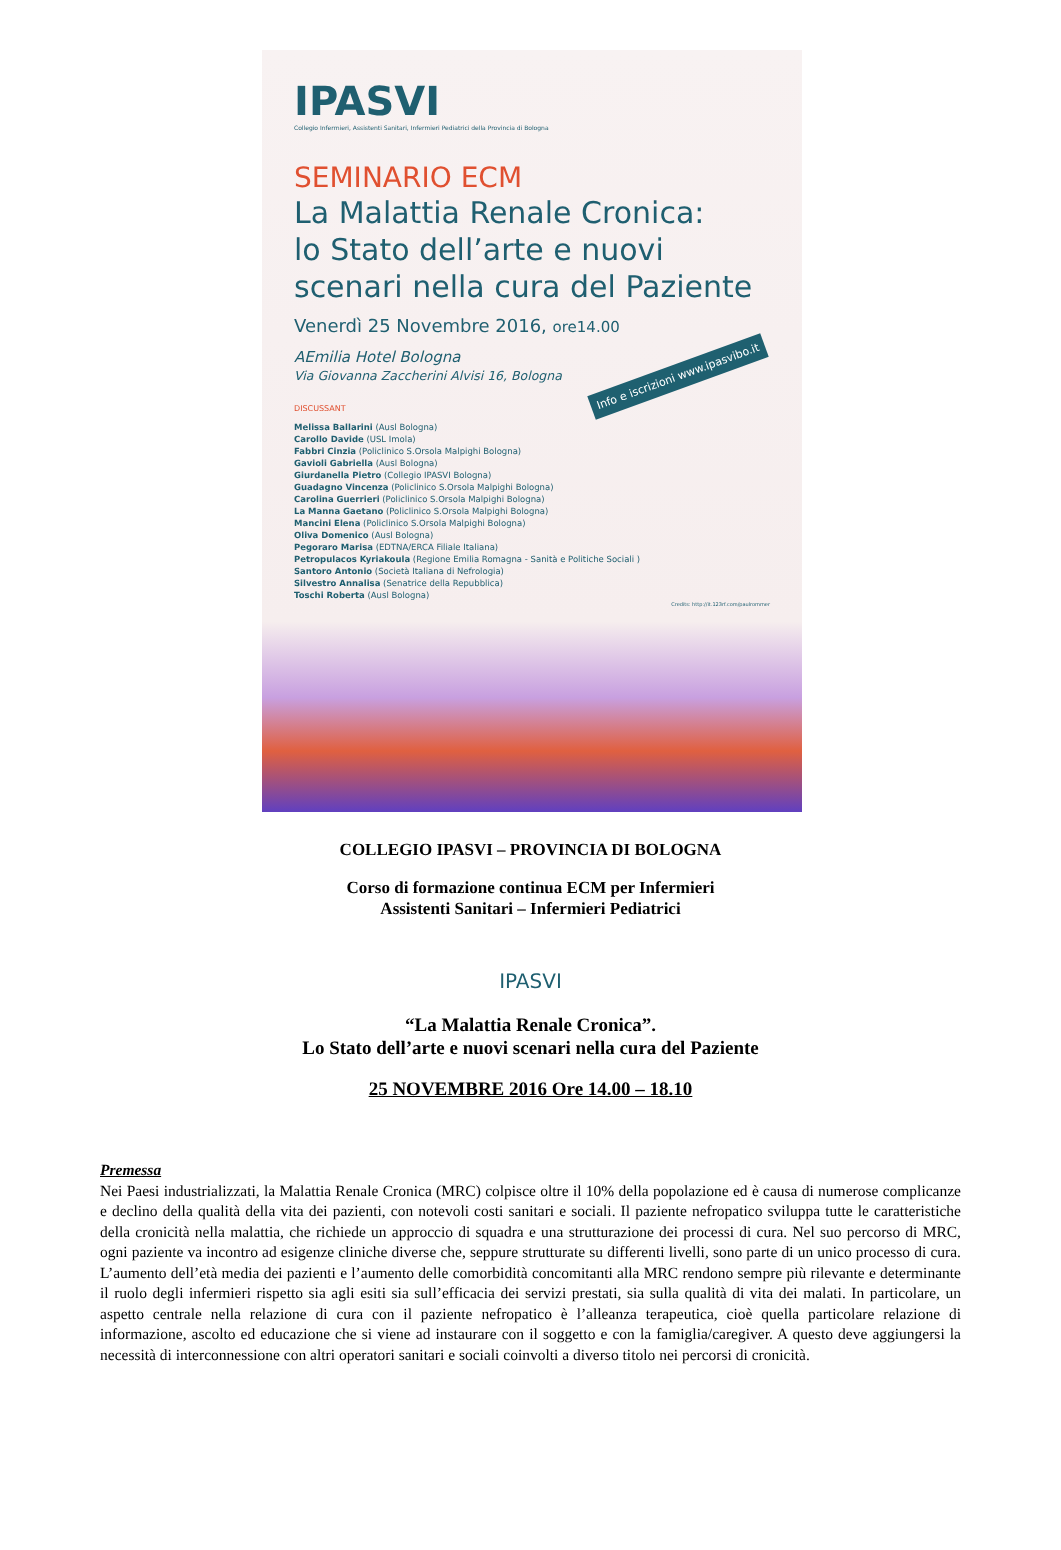IPASVI
Collegio Infermieri, Assistenti Sanitari, Infermieri Pediatrici della Provincia di Bologna
SEMINARIO ECM
La Malattia Renale Cronica:
lo Stato dell’arte e nuovi
scenari nella cura del Paziente
Venerdì 25 Novembre 2016, ore14.00
AEmilia Hotel Bologna
Via Giovanna Zaccherini Alvisi 16, Bologna
Info e iscrizioni www.ipasvibo.it
DISCUSSANT
Melissa Ballarini (Ausl Bologna)
Carollo Davide (USL Imola)
Fabbri Cinzia (Policlinico S.Orsola Malpighi Bologna)
Gavioli Gabriella (Ausl Bologna)
Giurdanella Pietro (Collegio IPASVI Bologna)
Guadagno Vincenza (Policlinico S.Orsola Malpighi Bologna)
Carolina Guerrieri (Policlinico S.Orsola Malpighi Bologna)
La Manna Gaetano (Policlinico S.Orsola Malpighi Bologna)
Mancini Elena (Policlinico S.Orsola Malpighi Bologna)
Oliva Domenico (Ausl Bologna)
Pegoraro Marisa (EDTNA/ERCA Filiale Italiana)
Petropulacos Kyriakoula (Regione Emilia Romagna - Sanità e Politiche Sociali )
Santoro Antonio (Società Italiana di Nefrologia)
Silvestro Annalisa (Senatrice della Repubblica)
Toschi Roberta (Ausl Bologna)
Credits: http://it.123rf.com/paulrommer
COLLEGIO IPASVI – PROVINCIA DI BOLOGNA
Corso di formazione continua ECM per Infermieri
Assistenti Sanitari – Infermieri Pediatrici
IPASVI
“La Malattia Renale Cronica”.
Lo Stato dell’arte e nuovi scenari nella cura del Paziente
25 NOVEMBRE 2016 Ore 14.00 – 18.10
Premessa
Nei Paesi industrializzati, la Malattia Renale Cronica (MRC) colpisce oltre il 10% della popolazione ed è causa di numerose complicanze e declino della qualità della vita dei pazienti, con notevoli costi sanitari e sociali. Il paziente nefropatico sviluppa tutte le caratteristiche della cronicità nella malattia, che richiede un approccio di squadra e una strutturazione dei processi di cura. Nel suo percorso di MRC, ogni paziente va incontro ad esigenze cliniche diverse che, seppure strutturate su differenti livelli, sono parte di un unico processo di cura. L’aumento dell’età media dei pazienti e l’aumento delle comorbidità concomitanti alla MRC rendono sempre più rilevante e determinante il ruolo degli infermieri rispetto sia agli esiti sia sull’efficacia dei servizi prestati, sia sulla qualità di vita dei malati. In particolare, un aspetto centrale nella relazione di cura con il paziente nefropatico è l’alleanza terapeutica, cioè quella particolare relazione di informazione, ascolto ed educazione che si viene ad instaurare con il soggetto e con la famiglia/caregiver. A questo deve aggiungersi la necessità di interconnessione con altri operatori sanitari e sociali coinvolti a diverso titolo nei percorsi di cronicità.